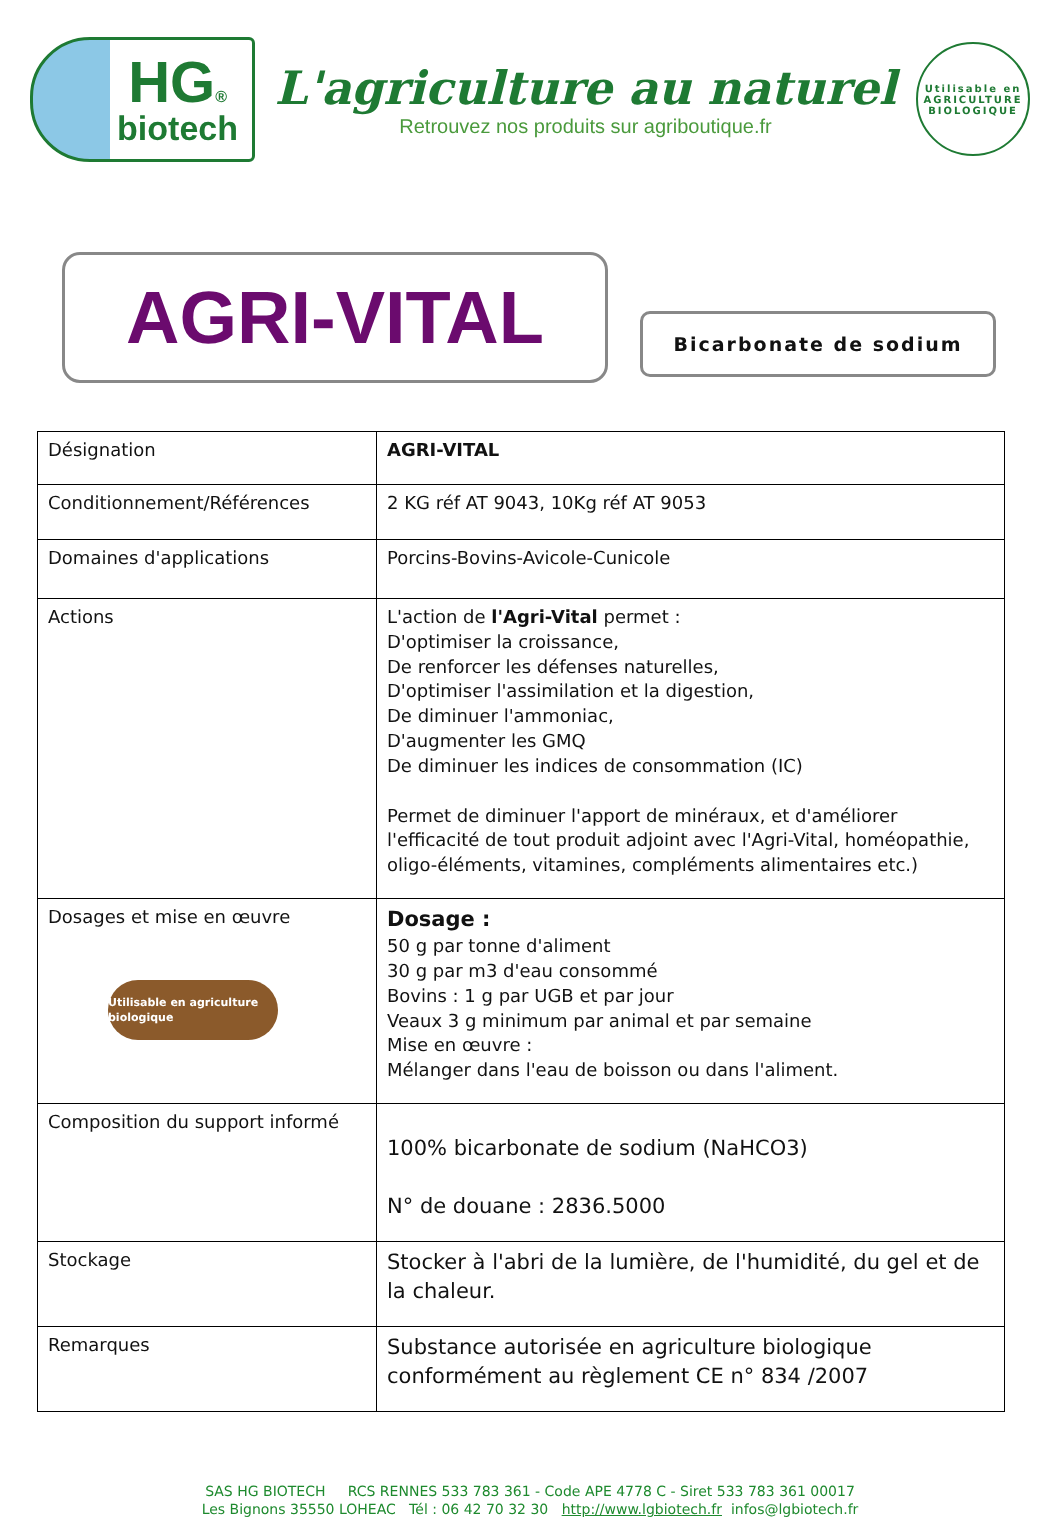HG®
biotech
L'agriculture au naturel
Retrouvez nos produits sur agriboutique.fr
Utilisable en
AGRICULTURE BIOLOGIQUE
AGRI-VITAL
Bicarbonate de sodium
| Désignation | AGRI-VITAL |
| Conditionnement/Références | 2 KG réf AT 9043, 10Kg réf AT 9053 |
| Domaines d'applications | Porcins-Bovins-Avicole-Cunicole |
| Actions | L'action de l'Agri-Vital permet : D'optimiser la croissance, De renforcer les défenses naturelles, D'optimiser l'assimilation et la digestion, De diminuer l'ammoniac, D'augmenter les GMQ De diminuer les indices de consommation (IC) Permet de diminuer l'apport de minéraux, et d'améliorer l'efficacité de tout produit adjoint avec l'Agri-Vital, homéopathie, oligo-éléments, vitamines, compléments alimentaires etc.) |
| Dosages et mise en œuvre Utilisable en agriculture biologique | Dosage : 50 g par tonne d'aliment 30 g par m3 d'eau consommé Bovins : 1 g par UGB et par jour Veaux 3 g minimum par animal et par semaine Mise en œuvre : Mélanger dans l'eau de boisson ou dans l'aliment. |
| Composition du support informé | 100% bicarbonate de sodium (NaHCO3) N° de douane : 2836.5000 |
| Stockage | Stocker à l'abri de la lumière, de l'humidité, du gel et de la chaleur. |
| Remarques | Substance autorisée en agriculture biologique conformément au règlement CE n° 834 /2007 |
SAS HG BIOTECH RCS RENNES 533 783 361 - Code APE 4778 C - Siret 533 783 361 00017
Les Bignons 35550 LOHEAC Tél : 06 42 70 32 30 http://www.lgbiotech.fr infos@lgbiotech.fr